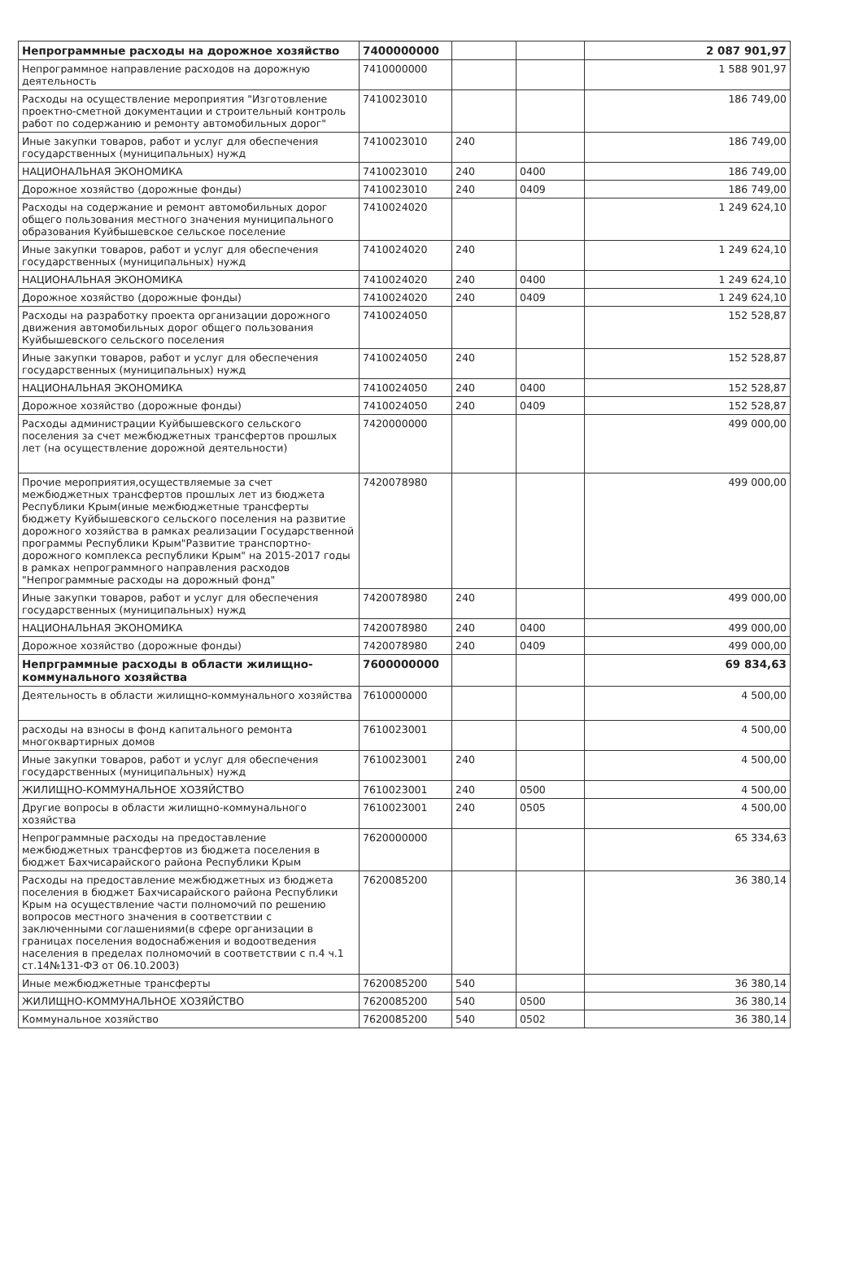| Непрограммные расходы на дорожное хозяйство | 7400000000 | | | 2 087 901,97 |
| Непрограммное направление расходов на дорожную деятельность | 7410000000 | | | 1 588 901,97 |
| Расходы на осуществление мероприятия "Изготовление проектно-сметной документации и строительный контроль работ по содержанию и ремонту автомобильных дорог" | 7410023010 | | | 186 749,00 |
| Иные закупки товаров, работ и услуг для обеспечения государственных (муниципальных) нужд | 7410023010 | 240 | | 186 749,00 |
| НАЦИОНАЛЬНАЯ ЭКОНОМИКА | 7410023010 | 240 | 0400 | 186 749,00 |
| Дорожное хозяйство (дорожные фонды) | 7410023010 | 240 | 0409 | 186 749,00 |
| Расходы на содержание и ремонт автомобильных дорог общего пользования местного значения муниципального образования Куйбышевское сельское поселение | 7410024020 | | | 1 249 624,10 |
| Иные закупки товаров, работ и услуг для обеспечения государственных (муниципальных) нужд | 7410024020 | 240 | | 1 249 624,10 |
| НАЦИОНАЛЬНАЯ ЭКОНОМИКА | 7410024020 | 240 | 0400 | 1 249 624,10 |
| Дорожное хозяйство (дорожные фонды) | 7410024020 | 240 | 0409 | 1 249 624,10 |
| Расходы на разработку проекта организации дорожного движения автомобильных дорог общего пользования Куйбышевского сельского поселения | 7410024050 | | | 152 528,87 |
| Иные закупки товаров, работ и услуг для обеспечения государственных (муниципальных) нужд | 7410024050 | 240 | | 152 528,87 |
| НАЦИОНАЛЬНАЯ ЭКОНОМИКА | 7410024050 | 240 | 0400 | 152 528,87 |
| Дорожное хозяйство (дорожные фонды) | 7410024050 | 240 | 0409 | 152 528,87 |
| Расходы администрации Куйбышевского сельского поселения за счет межбюджетных трансфертов прошлых лет (на осуществление дорожной деятельности) | 7420000000 | | | 499 000,00 |
| Прочие мероприятия,осуществляемые за счет межбюджетных трансфертов прошлых лет из бюджета Республики Крым(иные межбюджетные трансферты бюджету Куйбышевского сельского поселения на развитие дорожного хозяйства в рамках реализации Государственной программы Республики Крым"Развитие транспортно-дорожного комплекса республики Крым" на 2015-2017 годы в рамках непрограммного направления расходов "Непрограммные расходы на дорожный фонд" | 7420078980 | | | 499 000,00 |
| Иные закупки товаров, работ и услуг для обеспечения государственных (муниципальных) нужд | 7420078980 | 240 | | 499 000,00 |
| НАЦИОНАЛЬНАЯ ЭКОНОМИКА | 7420078980 | 240 | 0400 | 499 000,00 |
| Дорожное хозяйство (дорожные фонды) | 7420078980 | 240 | 0409 | 499 000,00 |
| Непрграммные расходы в области жилищно-коммунального хозяйства | 7600000000 | | | 69 834,63 |
| Деятельность в области жилищно-коммунального хозяйства | 7610000000 | | | 4 500,00 |
| расходы на взносы в фонд капитального ремонта многоквартирных домов | 7610023001 | | | 4 500,00 |
| Иные закупки товаров, работ и услуг для обеспечения государственных (муниципальных) нужд | 7610023001 | 240 | | 4 500,00 |
| ЖИЛИЩНО-КОММУНАЛЬНОЕ ХОЗЯЙСТВО | 7610023001 | 240 | 0500 | 4 500,00 |
| Другие вопросы в области жилищно-коммунального хозяйства | 7610023001 | 240 | 0505 | 4 500,00 |
| Непрограммные расходы на предоставление межбюджетных трансфертов из бюджета поселения в бюджет Бахчисарайского района Республики Крым | 7620000000 | | | 65 334,63 |
| Расходы на предоставление межбюджетных из бюджета поселения в бюджет Бахчисарайского района Республики Крым на осуществление части полномочий по решению вопросов местного значения в соответствии с заключенными соглашениями(в сфере организации в границах поселения водоснабжения и водоотведения населения в пределах полномочий в соответствии с п.4 ч.1 ст.14№131-ФЗ от 06.10.2003) | 7620085200 | | | 36 380,14 |
| Иные межбюджетные трансферты | 7620085200 | 540 | | 36 380,14 |
| ЖИЛИЩНО-КОММУНАЛЬНОЕ ХОЗЯЙСТВО | 7620085200 | 540 | 0500 | 36 380,14 |
| Коммунальное хозяйство | 7620085200 | 540 | 0502 | 36 380,14 |